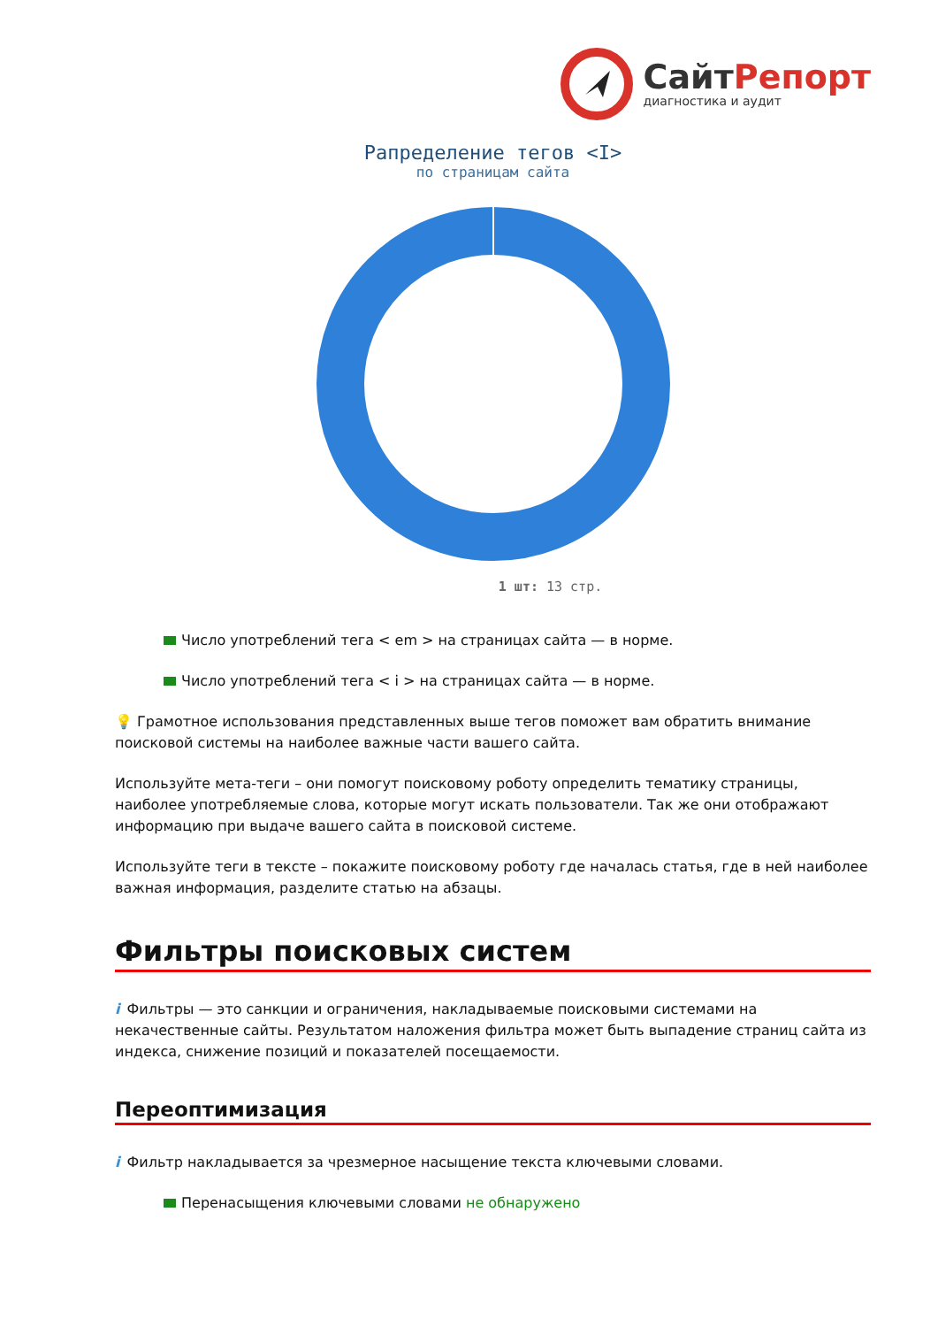СайтРепорт
диагностика и аудит
Рапределение тегов <I>
по страницам сайта
1 шт: 13 стр.
Число употреблений тега < em > на страницах сайта — в норме.
Число употреблений тега < i > на страницах сайта — в норме.
💡 Грамотное использования представленных выше тегов поможет вам обратить внимание поисковой системы на наиболее важные части вашего сайта.
Используйте мета-теги – они помогут поисковому роботу определить тематику страницы, наиболее употребляемые слова, которые могут искать пользователи. Так же они отображают информацию при выдаче вашего сайта в поисковой системе.
Используйте теги в тексте – покажите поисковому роботу где началась статья, где в ней наиболее важная информация, разделите статью на абзацы.
Фильтры поисковых систем
i Фильтры — это санкции и ограничения, накладываемые поисковыми системами на некачественные сайты. Результатом наложения фильтра может быть выпадение страниц сайта из индекса, снижение позиций и показателей посещаемости.
Переоптимизация
i Фильтр накладывается за чрезмерное насыщение текста ключевыми словами.
Перенасыщения ключевыми словами не обнаружено